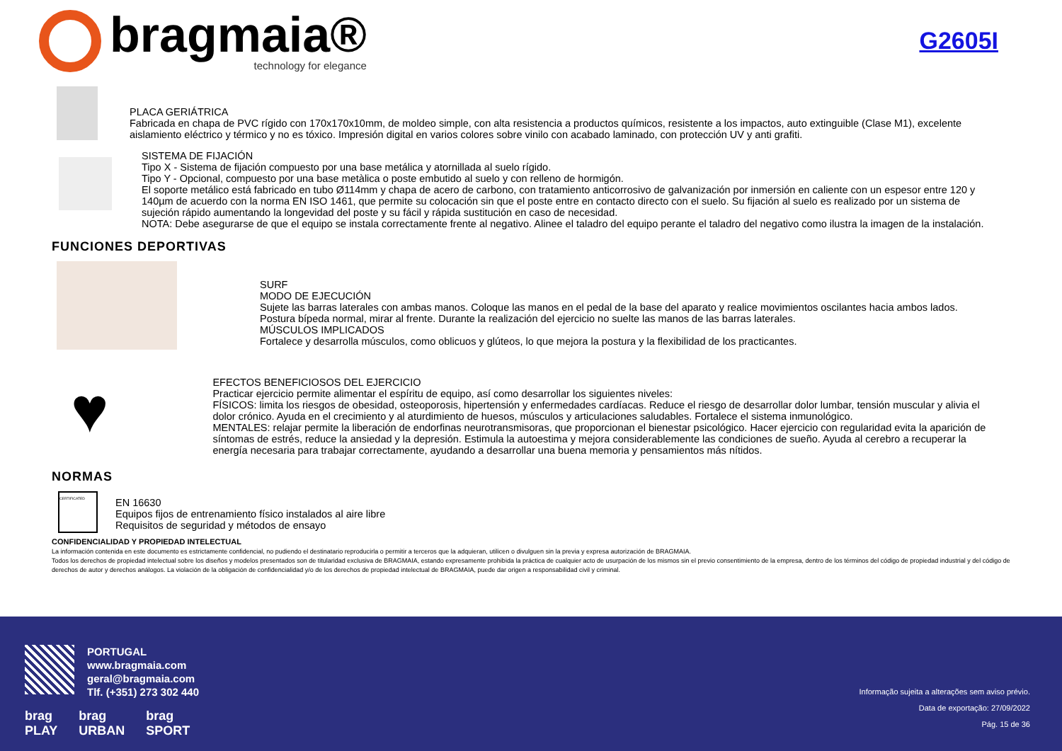bragmaia®
technology for elegance
G2605I
PLACA GERIÁTRICA
Fabricada en chapa de PVC rígido con 170x170x10mm, de moldeo simple, con alta resistencia a productos químicos, resistente a los impactos, auto extinguible (Clase M1), excelente aislamiento eléctrico y térmico y no es tóxico. Impresión digital en varios colores sobre vinilo con acabado laminado, con protección UV y anti grafiti.
SISTEMA DE FIJACIÓN
Tipo X - Sistema de fijación compuesto por una base metálica y atornillada al suelo rígido.
Tipo Y - Opcional, compuesto por una base metàlica o poste embutido al suelo y con relleno de hormigón.
El soporte metálico está fabricado en tubo Ø114mm y chapa de acero de carbono, con tratamiento anticorrosivo de galvanización por inmersión en caliente con un espesor entre 120 y 140µm de acuerdo con la norma EN ISO 1461, que permite su colocación sin que el poste entre en contacto directo con el suelo. Su fijación al suelo es realizado por un sistema de sujeción rápido aumentando la longevidad del poste y su fácil y rápida sustitución en caso de necesidad.
NOTA: Debe asegurarse de que el equipo se instala correctamente frente al negativo. Alinee el taladro del equipo perante el taladro del negativo como ilustra la imagen de la instalación.
FUNCIONES DEPORTIVAS
SURF
MODO DE EJECUCIÓN
Sujete las barras laterales con ambas manos. Coloque las manos en el pedal de la base del aparato y realice movimientos oscilantes hacia ambos lados. Postura bípeda normal, mirar al frente. Durante la realización del ejercicio no suelte las manos de las barras laterales.
MÚSCULOS IMPLICADOS
Fortalece y desarrolla músculos, como oblicuos y glúteos, lo que mejora la postura y la flexibilidad de los practicantes.
♥
EFECTOS BENEFICIOSOS DEL EJERCICIO
Practicar ejercicio permite alimentar el espíritu de equipo, así como desarrollar los siguientes niveles:
FÍSICOS: limita los riesgos de obesidad, osteoporosis, hipertensión y enfermedades cardíacas. Reduce el riesgo de desarrollar dolor lumbar, tensión muscular y alivia el dolor crónico. Ayuda en el crecimiento y al aturdimiento de huesos, músculos y articulaciones saludables. Fortalece el sistema inmunológico.
MENTALES: relajar permite la liberación de endorfinas neurotransmisoras, que proporcionan el bienestar psicológico. Hacer ejercicio con regularidad evita la aparición de síntomas de estrés, reduce la ansiedad y la depresión. Estimula la autoestima y mejora considerablemente las condiciones de sueño. Ayuda al cerebro a recuperar la energía necesaria para trabajar correctamente, ayudando a desarrollar una buena memoria y pensamientos más nítidos.
NORMAS
CERTIFICATED
EN 16630
Equipos fijos de entrenamiento físico instalados al aire libre
Requisitos de seguridad y métodos de ensayo
CONFIDENCIALIDAD Y PROPIEDAD INTELECTUAL
La información contenida en este documento es estrictamente confidencial, no pudiendo el destinatario reproducirla o permitir a terceros que la adquieran, utilicen o divulguen sin la previa y expresa autorización de BRAGMAIA.
Todos los derechos de propiedad intelectual sobre los diseños y modelos presentados son de titularidad exclusiva de BRAGMAIA, estando expresamente prohibida la práctica de cualquier acto de usurpación de los mismos sin el previo consentimiento de la empresa, dentro de los términos del código de propiedad industrial y del código de derechos de autor y derechos análogos. La violación de la obligación de confidencialidad y/o de los derechos de propiedad intelectual de BRAGMAIA, puede dar origen a responsabilidad civil y criminal.
PORTUGAL
www.bragmaia.com
geral@bragmaia.com
Tlf. (+351) 273 302 440
brag
PLAY brag
URBAN brag
SPORT
Informação sujeita a alterações sem aviso prévio.
Data de exportação: 27/09/2022
Pág. 15 de 36